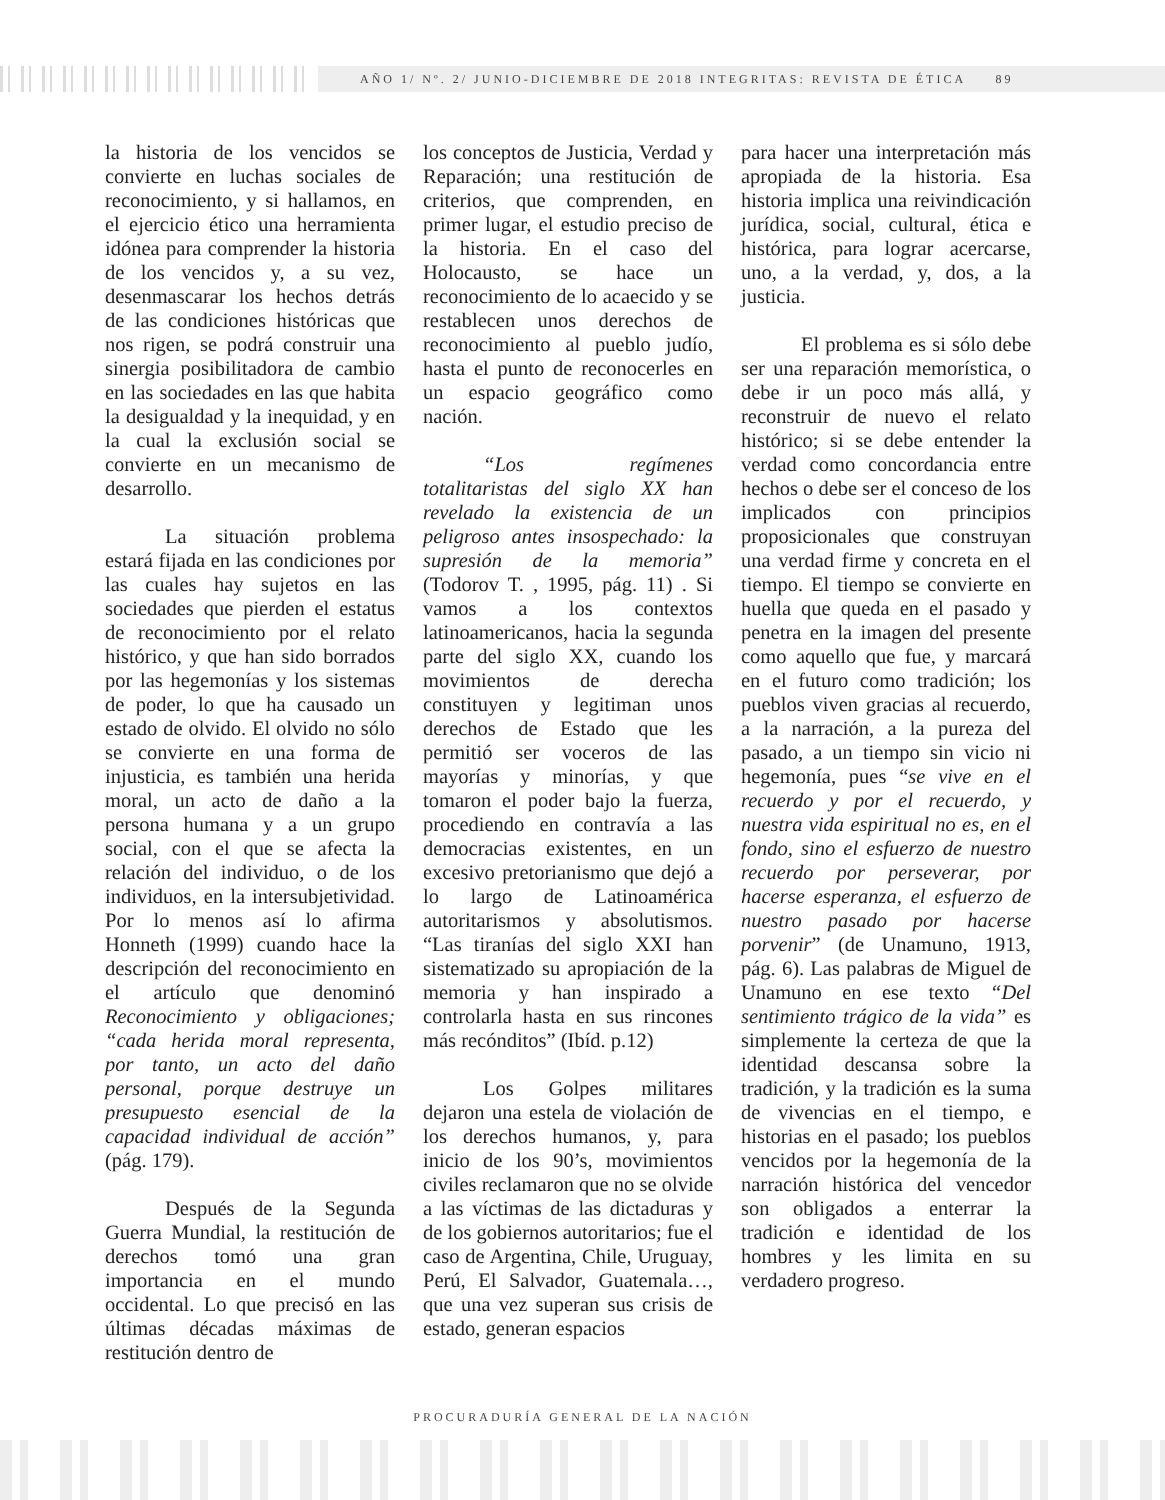AÑO 1/ Nº. 2/ JUNIO-DICIEMBRE DE 2018 INTEGRITAS: REVISTA DE ÉTICA 89
la historia de los vencidos se convierte en luchas sociales de reconocimiento, y si hallamos, en el ejercicio ético una herramienta idónea para comprender la historia de los vencidos y, a su vez, desenmascarar los hechos detrás de las condiciones históricas que nos rigen, se podrá construir una sinergia posibilitadora de cambio en las sociedades en las que habita la desigualdad y la inequidad, y en la cual la exclusión social se convierte en un mecanismo de desarrollo.
La situación problema estará fijada en las condiciones por las cuales hay sujetos en las sociedades que pierden el estatus de reconocimiento por el relato histórico, y que han sido borrados por las hegemonías y los sistemas de poder, lo que ha causado un estado de olvido. El olvido no sólo se convierte en una forma de injusticia, es también una herida moral, un acto de daño a la persona humana y a un grupo social, con el que se afecta la relación del individuo, o de los individuos, en la intersubjetividad. Por lo menos así lo afirma Honneth (1999) cuando hace la descripción del reconocimiento en el artículo que denominó Reconocimiento y obligaciones; “cada herida moral representa, por tanto, un acto del daño personal, porque destruye un presupuesto esencial de la capacidad individual de acción” (pág. 179).
Después de la Segunda Guerra Mundial, la restitución de derechos tomó una gran importancia en el mundo occidental. Lo que precisó en las últimas décadas máximas de restitución dentro de
los conceptos de Justicia, Verdad y Reparación; una restitución de criterios, que comprenden, en primer lugar, el estudio preciso de la historia. En el caso del Holocausto, se hace un reconocimiento de lo acaecido y se restablecen unos derechos de reconocimiento al pueblo judío, hasta el punto de reconocerles en un espacio geográfico como nación.
“Los regímenes totalitaristas del siglo XX han revelado la existencia de un peligroso antes insospechado: la supresión de la memoria” (Todorov T. , 1995, pág. 11) . Si vamos a los contextos latinoamericanos, hacia la segunda parte del siglo XX, cuando los movimientos de derecha constituyen y legitiman unos derechos de Estado que les permitió ser voceros de las mayorías y minorías, y que tomaron el poder bajo la fuerza, procediendo en contravía a las democracias existentes, en un excesivo pretorianismo que dejó a lo largo de Latinoamérica autoritarismos y absolutismos. “Las tiranías del siglo XXI han sistematizado su apropiación de la memoria y han inspirado a controlarla hasta en sus rincones más recónditos” (Ibíd. p.12)
Los Golpes militares dejaron una estela de violación de los derechos humanos, y, para inicio de los 90’s, movimientos civiles reclamaron que no se olvide a las víctimas de las dictaduras y de los gobiernos autoritarios; fue el caso de Argentina, Chile, Uruguay, Perú, El Salvador, Guatemala…, que una vez superan sus crisis de estado, generan espacios
para hacer una interpretación más apropiada de la historia. Esa historia implica una reivindicación jurídica, social, cultural, ética e histórica, para lograr acercarse, uno, a la verdad, y, dos, a la justicia.
El problema es si sólo debe ser una reparación memorística, o debe ir un poco más allá, y reconstruir de nuevo el relato histórico; si se debe entender la verdad como concordancia entre hechos o debe ser el conceso de los implicados con principios proposicionales que construyan una verdad firme y concreta en el tiempo. El tiempo se convierte en huella que queda en el pasado y penetra en la imagen del presente como aquello que fue, y marcará en el futuro como tradición; los pueblos viven gracias al recuerdo, a la narración, a la pureza del pasado, a un tiempo sin vicio ni hegemonía, pues “se vive en el recuerdo y por el recuerdo, y nuestra vida espiritual no es, en el fondo, sino el esfuerzo de nuestro recuerdo por perseverar, por hacerse esperanza, el esfuerzo de nuestro pasado por hacerse porvenir” (de Unamuno, 1913, pág. 6). Las palabras de Miguel de Unamuno en ese texto “Del sentimiento trágico de la vida” es simplemente la certeza de que la identidad descansa sobre la tradición, y la tradición es la suma de vivencias en el tiempo, e historias en el pasado; los pueblos vencidos por la hegemonía de la narración histórica del vencedor son obligados a enterrar la tradición e identidad de los hombres y les limita en su verdadero progreso.
PROCURADURÍA GENERAL DE LA NACIÓN